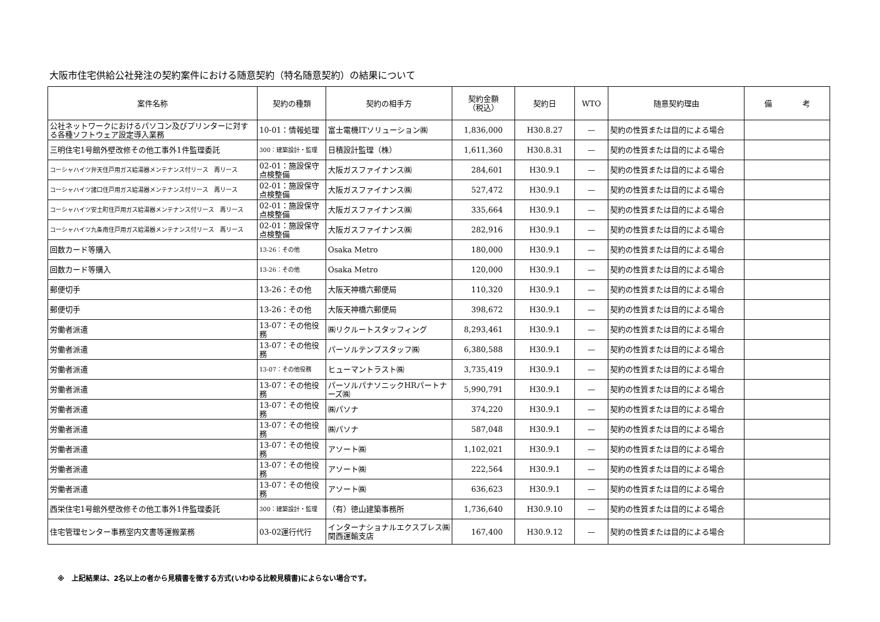大阪市住宅供給公社発注の契約案件における随意契約（特名随意契約）の結果について
| 案件名称 | 契約の種類 | 契約の相手方 | 契約金額 （税込） | 契約日 | WTO | 随意契約理由 | 備 考 |
| --- | --- | --- | --- | --- | --- | --- | --- |
| 公社ネットワークにおけるパソコン及びプリンターに対する各種ソフトウェア設定導入業務 | 10-01：情報処理 | 富士電機ITソリューション㈱ | 1,836,000 | H30.8.27 | — | 契約の性質または目的による場合 | |
| 三明住宅1号館外壁改修その他工事外1件監理委託 | 300：建築設計・監理 | 日積設計監理（株） | 1,611,360 | H30.8.31 | — | 契約の性質または目的による場合 | |
| コーシャハイツ弁天住戸用ガス給湯器メンテナンス付リース 再リース | 02-01：施設保守点検整備 | 大阪ガスファイナンス㈱ | 284,601 | H30.9.1 | — | 契約の性質または目的による場合 | |
| コーシャハイツ諸口住戸用ガス給湯器メンテナンス付リース 再リース | 02-01：施設保守点検整備 | 大阪ガスファイナンス㈱ | 527,472 | H30.9.1 | — | 契約の性質または目的による場合 | |
| コーシャハイツ安土町住戸用ガス給湯器メンテナンス付リース 再リース | 02-01：施設保守点検整備 | 大阪ガスファイナンス㈱ | 335,664 | H30.9.1 | — | 契約の性質または目的による場合 | |
| コーシャハイツ九条南住戸用ガス給湯器メンテナンス付リース 再リース | 02-01：施設保守点検整備 | 大阪ガスファイナンス㈱ | 282,916 | H30.9.1 | — | 契約の性質または目的による場合 | |
| 回数カード等購入 | 13-26：その他 | Osaka Metro | 180,000 | H30.9.1 | — | 契約の性質または目的による場合 | |
| 回数カード等購入 | 13-26：その他 | Osaka Metro | 120,000 | H30.9.1 | — | 契約の性質または目的による場合 | |
| 郵便切手 | 13-26：その他 | 大阪天神橋六郵便局 | 110,320 | H30.9.1 | — | 契約の性質または目的による場合 | |
| 郵便切手 | 13-26：その他 | 大阪天神橋六郵便局 | 398,672 | H30.9.1 | — | 契約の性質または目的による場合 | |
| 労働者派遣 | 13-07：その他役務 | ㈱リクルートスタッフィング | 8,293,461 | H30.9.1 | — | 契約の性質または目的による場合 | |
| 労働者派遣 | 13-07：その他役務 | パーソルテンプスタッフ㈱ | 6,380,588 | H30.9.1 | — | 契約の性質または目的による場合 | |
| 労働者派遣 | 13-07：その他役務 | ヒューマントラスト㈱ | 3,735,419 | H30.9.1 | — | 契約の性質または目的による場合 | |
| 労働者派遣 | 13-07：その他役務 | パーソルパナソニックHRパートナーズ㈱ | 5,990,791 | H30.9.1 | — | 契約の性質または目的による場合 | |
| 労働者派遣 | 13-07：その他役務 | ㈱パソナ | 374,220 | H30.9.1 | — | 契約の性質または目的による場合 | |
| 労働者派遣 | 13-07：その他役務 | ㈱パソナ | 587,048 | H30.9.1 | — | 契約の性質または目的による場合 | |
| 労働者派遣 | 13-07：その他役務 | アソート㈱ | 1,102,021 | H30.9.1 | — | 契約の性質または目的による場合 | |
| 労働者派遣 | 13-07：その他役務 | アソート㈱ | 222,564 | H30.9.1 | — | 契約の性質または目的による場合 | |
| 労働者派遣 | 13-07：その他役務 | アソート㈱ | 636,623 | H30.9.1 | — | 契約の性質または目的による場合 | |
| 西栄住宅1号館外壁改修その他工事外1件監理委託 | 300：建築設計・監理 | （有）徳山建築事務所 | 1,736,640 | H30.9.10 | — | 契約の性質または目的による場合 | |
| 住宅管理センター事務室内文書等運搬業務 | 03-02運行代行 | インターナショナルエクスプレス㈱ 関西運輸支店 | 167,400 | H30.9.12 | — | 契約の性質または目的による場合 | |
※　上記結果は、2名以上の者から見積書を徴する方式(いわゆる比較見積書)によらない場合です。